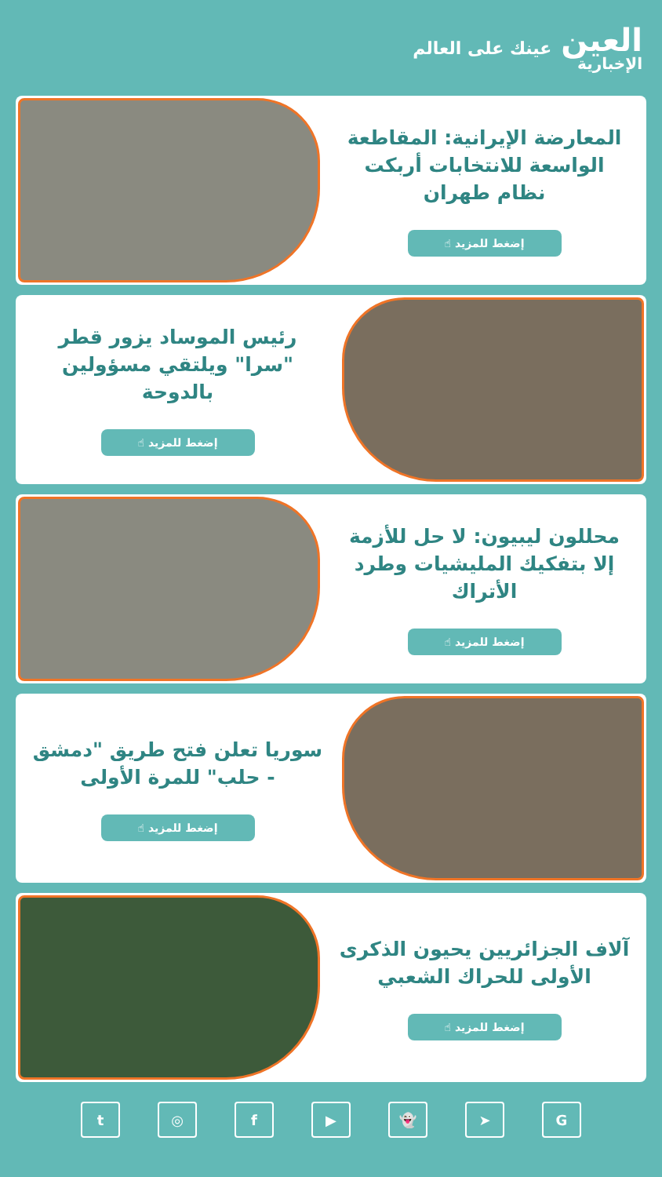العين
الإخبارية
عينك على العالم
المعارضة الإيرانية: المقاطعة الواسعة للانتخابات أربكت نظام طهران
إضغط للمزيد ☝
رئيس الموساد يزور قطر "سرا" ويلتقي مسؤولين بالدوحة
إضغط للمزيد ☝
محللون ليبيون: لا حل للأزمة إلا بتفكيك المليشيات وطرد الأتراك
إضغط للمزيد ☝
سوريا تعلن فتح طريق "دمشق - حلب" للمرة الأولى
إضغط للمزيد ☝
آلاف الجزائريين يحيون الذكرى الأولى للحراك الشعبي
إضغط للمزيد ☝
t ◎ f ▶ 👻 ➤ G